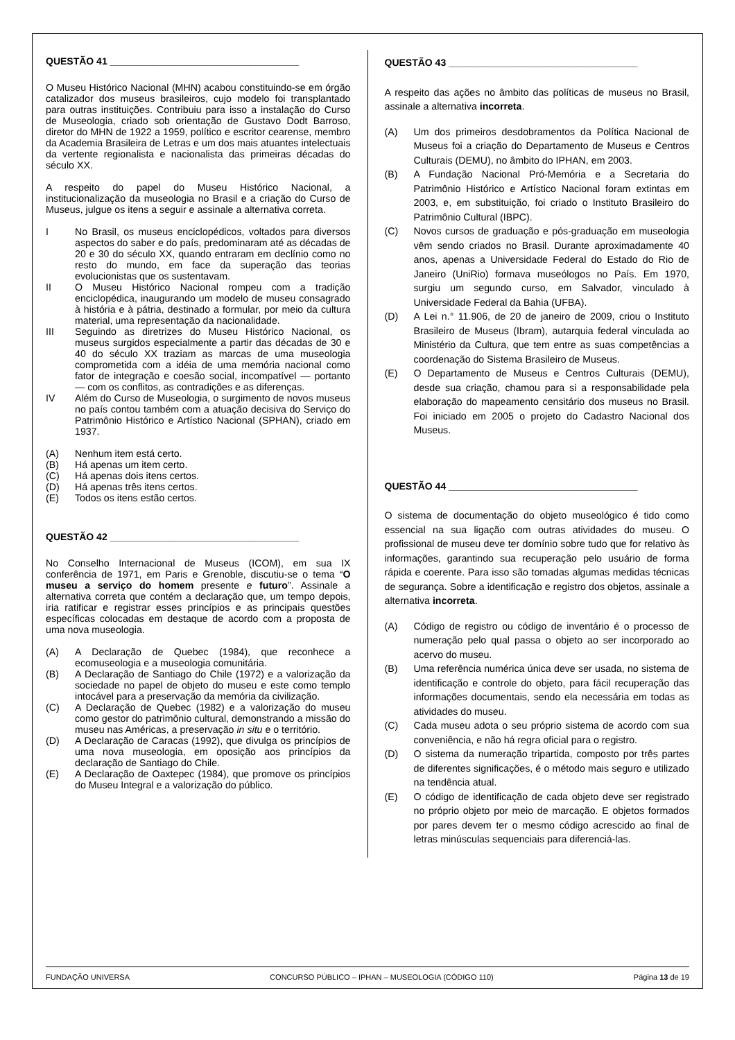QUESTÃO 41 ___________________________________
O Museu Histórico Nacional (MHN) acabou constituindo-se em órgão catalizador dos museus brasileiros, cujo modelo foi transplantado para outras instituições. Contribuiu para isso a instalação do Curso de Museologia, criado sob orientação de Gustavo Dodt Barroso, diretor do MHN de 1922 a 1959, político e escritor cearense, membro da Academia Brasileira de Letras e um dos mais atuantes intelectuais da vertente regionalista e nacionalista das primeiras décadas do século XX.
A respeito do papel do Museu Histórico Nacional, a institucionalização da museologia no Brasil e a criação do Curso de Museus, julgue os itens a seguir e assinale a alternativa correta.
I No Brasil, os museus enciclopédicos, voltados para diversos aspectos do saber e do país, predominaram até as décadas de 20 e 30 do século XX, quando entraram em declínio como no resto do mundo, em face da superação das teorias evolucionistas que os sustentavam.
II O Museu Histórico Nacional rompeu com a tradição enciclopédica, inaugurando um modelo de museu consagrado à história e à pátria, destinado a formular, por meio da cultura material, uma representação da nacionalidade.
III Seguindo as diretrizes do Museu Histórico Nacional, os museus surgidos especialmente a partir das décadas de 30 e 40 do século XX traziam as marcas de uma museologia comprometida com a idéia de uma memória nacional como fator de integração e coesão social, incompatível — portanto — com os conflitos, as contradições e as diferenças.
IV Além do Curso de Museologia, o surgimento de novos museus no país contou também com a atuação decisiva do Serviço do Patrimônio Histórico e Artístico Nacional (SPHAN), criado em 1937.
(A) Nenhum item está certo.
(B) Há apenas um item certo.
(C) Há apenas dois itens certos.
(D) Há apenas três itens certos.
(E) Todos os itens estão certos.
QUESTÃO 42 ___________________________________
No Conselho Internacional de Museus (ICOM), em sua IX conferência de 1971, em Paris e Grenoble, discutiu-se o tema “O museu a serviço do homem presente e futuro”. Assinale a alternativa correta que contém a declaração que, um tempo depois, iria ratificar e registrar esses princípios e as principais questões específicas colocadas em destaque de acordo com a proposta de uma nova museologia.
(A) A Declaração de Quebec (1984), que reconhece a ecomuseologia e a museologia comunitária.
(B) A Declaração de Santiago do Chile (1972) e a valorização da sociedade no papel de objeto do museu e este como templo intocável para a preservação da memória da civilização.
(C) A Declaração de Quebec (1982) e a valorização do museu como gestor do patrimônio cultural, demonstrando a missão do museu nas Américas, a preservação in situ e o território.
(D) A Declaração de Caracas (1992), que divulga os princípios de uma nova museologia, em oposição aos princípios da declaração de Santiago do Chile.
(E) A Declaração de Oaxtepec (1984), que promove os princípios do Museu Integral e a valorização do público.
QUESTÃO 43 ___________________________________
A respeito das ações no âmbito das políticas de museus no Brasil, assinale a alternativa incorreta.
(A) Um dos primeiros desdobramentos da Política Nacional de Museus foi a criação do Departamento de Museus e Centros Culturais (DEMU), no âmbito do IPHAN, em 2003.
(B) A Fundação Nacional Pró-Memória e a Secretaria do Patrimônio Histórico e Artístico Nacional foram extintas em 2003, e, em substituição, foi criado o Instituto Brasileiro do Patrimônio Cultural (IBPC).
(C) Novos cursos de graduação e pós-graduação em museologia vêm sendo criados no Brasil. Durante aproximadamente 40 anos, apenas a Universidade Federal do Estado do Rio de Janeiro (UniRio) formava museólogos no País. Em 1970, surgiu um segundo curso, em Salvador, vinculado à Universidade Federal da Bahia (UFBA).
(D) A Lei n.° 11.906, de 20 de janeiro de 2009, criou o Instituto Brasileiro de Museus (Ibram), autarquia federal vinculada ao Ministério da Cultura, que tem entre as suas competências a coordenação do Sistema Brasileiro de Museus.
(E) O Departamento de Museus e Centros Culturais (DEMU), desde sua criação, chamou para si a responsabilidade pela elaboração do mapeamento censitário dos museus no Brasil. Foi iniciado em 2005 o projeto do Cadastro Nacional dos Museus.
QUESTÃO 44 ___________________________________
O sistema de documentação do objeto museológico é tido como essencial na sua ligação com outras atividades do museu. O profissional de museu deve ter domínio sobre tudo que for relativo às informações, garantindo sua recuperação pelo usuário de forma rápida e coerente. Para isso são tomadas algumas medidas técnicas de segurança. Sobre a identificação e registro dos objetos, assinale a alternativa incorreta.
(A) Código de registro ou código de inventário é o processo de numeração pelo qual passa o objeto ao ser incorporado ao acervo do museu.
(B) Uma referência numérica única deve ser usada, no sistema de identificação e controle do objeto, para fácil recuperação das informações documentais, sendo ela necessária em todas as atividades do museu.
(C) Cada museu adota o seu próprio sistema de acordo com sua conveniência, e não há regra oficial para o registro.
(D) O sistema da numeração tripartida, composto por três partes de diferentes significações, é o método mais seguro e utilizado na tendência atual.
(E) O código de identificação de cada objeto deve ser registrado no próprio objeto por meio de marcação. E objetos formados por pares devem ter o mesmo código acrescido ao final de letras minúsculas sequenciais para diferenciá-las.
FUNDAÇÃO UNIVERSA CONCURSO PÚBLICO – IPHAN – MUSEOLOGIA (CÓDIGO 110) Página 13 de 19